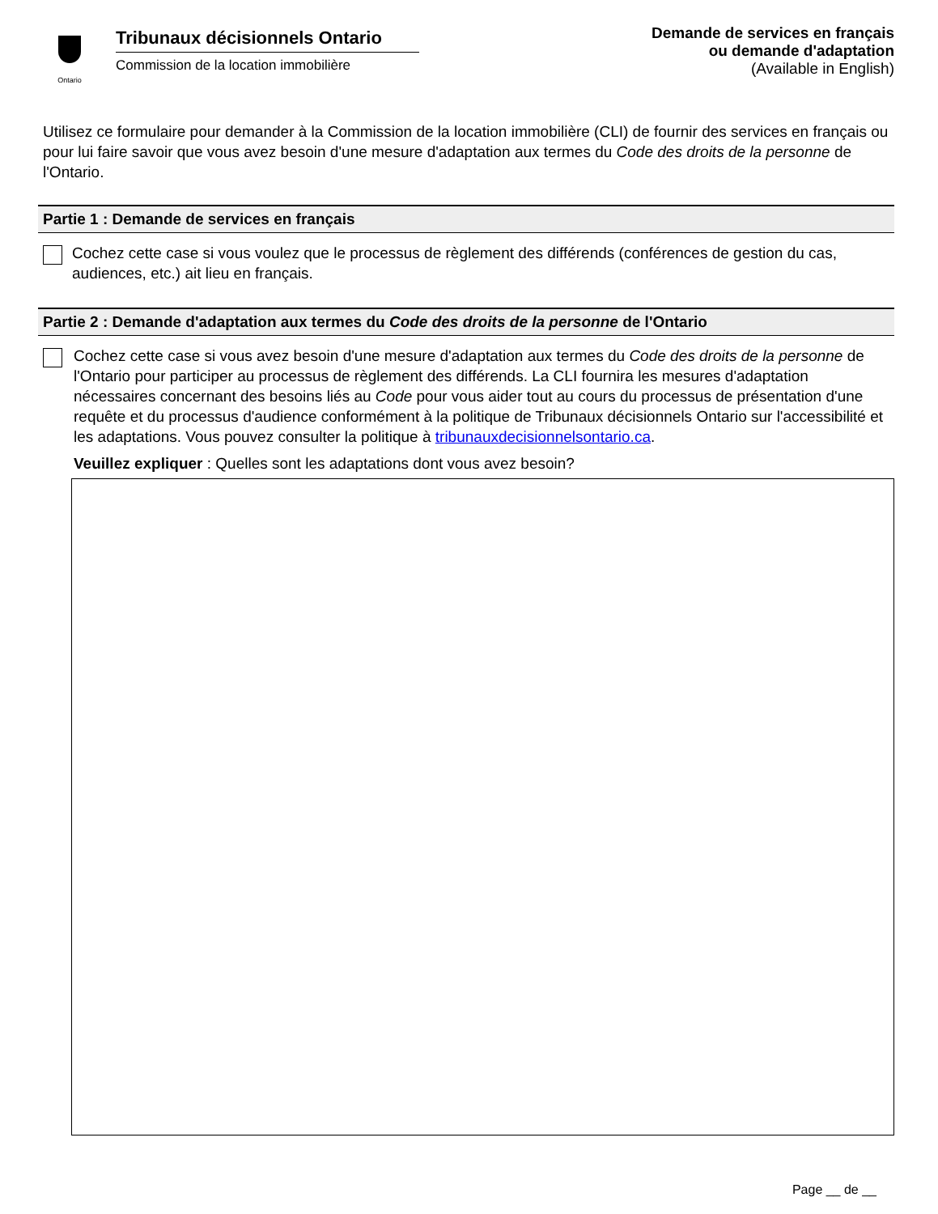Ontario
Tribunaux décisionnels Ontario
Commission de la location immobilière
Demande de services en français
ou demande d'adaptation
(Available in English)
Utilisez ce formulaire pour demander à la Commission de la location immobilière (CLI) de fournir des services en français ou pour lui faire savoir que vous avez besoin d'une mesure d'adaptation aux termes du Code des droits de la personne de l'Ontario.
Partie 1 : Demande de services en français
Cochez cette case si vous voulez que le processus de règlement des différends (conférences de gestion du cas, audiences, etc.) ait lieu en français.
Partie 2 : Demande d'adaptation aux termes du Code des droits de la personne de l'Ontario
Cochez cette case si vous avez besoin d'une mesure d'adaptation aux termes du Code des droits de la personne de l'Ontario pour participer au processus de règlement des différends. La CLI fournira les mesures d'adaptation nécessaires concernant des besoins liés au Code pour vous aider tout au cours du processus de présentation d'une requête et du processus d'audience conformément à la politique de Tribunaux décisionnels Ontario sur l'accessibilité et les adaptations. Vous pouvez consulter la politique à tribunauxdecisionnelsontario.ca.
Veuillez expliquer : Quelles sont les adaptations dont vous avez besoin?
Page __ de __